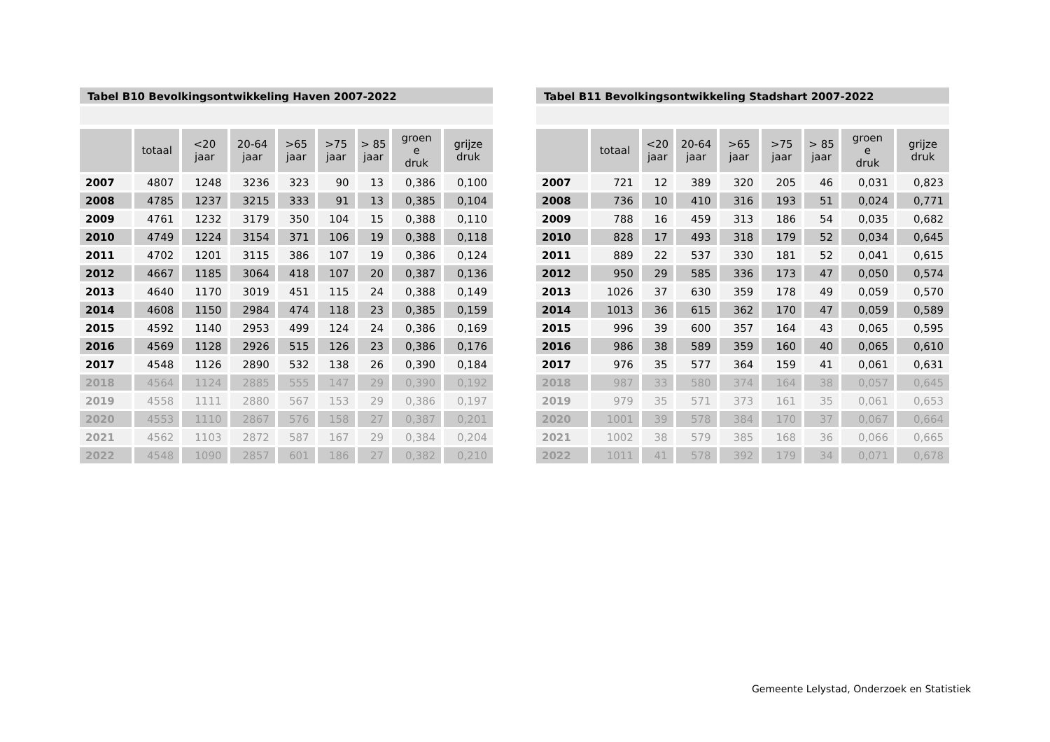Tabel B10 Bevolkingsontwikkeling Haven 2007-2022
| | totaal | <20 jaar | 20-64 jaar | >65 jaar | >75 jaar | > 85 jaar | groen e druk | grijze druk |
| --- | --- | --- | --- | --- | --- | --- | --- | --- |
| 2007 | 4807 | 1248 | 3236 | 323 | 90 | 13 | 0,386 | 0,100 |
| 2008 | 4785 | 1237 | 3215 | 333 | 91 | 13 | 0,385 | 0,104 |
| 2009 | 4761 | 1232 | 3179 | 350 | 104 | 15 | 0,388 | 0,110 |
| 2010 | 4749 | 1224 | 3154 | 371 | 106 | 19 | 0,388 | 0,118 |
| 2011 | 4702 | 1201 | 3115 | 386 | 107 | 19 | 0,386 | 0,124 |
| 2012 | 4667 | 1185 | 3064 | 418 | 107 | 20 | 0,387 | 0,136 |
| 2013 | 4640 | 1170 | 3019 | 451 | 115 | 24 | 0,388 | 0,149 |
| 2014 | 4608 | 1150 | 2984 | 474 | 118 | 23 | 0,385 | 0,159 |
| 2015 | 4592 | 1140 | 2953 | 499 | 124 | 24 | 0,386 | 0,169 |
| 2016 | 4569 | 1128 | 2926 | 515 | 126 | 23 | 0,386 | 0,176 |
| 2017 | 4548 | 1126 | 2890 | 532 | 138 | 26 | 0,390 | 0,184 |
| 2018 | 4564 | 1124 | 2885 | 555 | 147 | 29 | 0,390 | 0,192 |
| 2019 | 4558 | 1111 | 2880 | 567 | 153 | 29 | 0,386 | 0,197 |
| 2020 | 4553 | 1110 | 2867 | 576 | 158 | 27 | 0,387 | 0,201 |
| 2021 | 4562 | 1103 | 2872 | 587 | 167 | 29 | 0,384 | 0,204 |
| 2022 | 4548 | 1090 | 2857 | 601 | 186 | 27 | 0,382 | 0,210 |
Tabel B11 Bevolkingsontwikkeling Stadshart 2007-2022
| | totaal | <20 jaar | 20-64 jaar | >65 jaar | >75 jaar | > 85 jaar | groen e druk | grijze druk |
| --- | --- | --- | --- | --- | --- | --- | --- | --- |
| 2007 | 721 | 12 | 389 | 320 | 205 | 46 | 0,031 | 0,823 |
| 2008 | 736 | 10 | 410 | 316 | 193 | 51 | 0,024 | 0,771 |
| 2009 | 788 | 16 | 459 | 313 | 186 | 54 | 0,035 | 0,682 |
| 2010 | 828 | 17 | 493 | 318 | 179 | 52 | 0,034 | 0,645 |
| 2011 | 889 | 22 | 537 | 330 | 181 | 52 | 0,041 | 0,615 |
| 2012 | 950 | 29 | 585 | 336 | 173 | 47 | 0,050 | 0,574 |
| 2013 | 1026 | 37 | 630 | 359 | 178 | 49 | 0,059 | 0,570 |
| 2014 | 1013 | 36 | 615 | 362 | 170 | 47 | 0,059 | 0,589 |
| 2015 | 996 | 39 | 600 | 357 | 164 | 43 | 0,065 | 0,595 |
| 2016 | 986 | 38 | 589 | 359 | 160 | 40 | 0,065 | 0,610 |
| 2017 | 976 | 35 | 577 | 364 | 159 | 41 | 0,061 | 0,631 |
| 2018 | 987 | 33 | 580 | 374 | 164 | 38 | 0,057 | 0,645 |
| 2019 | 979 | 35 | 571 | 373 | 161 | 35 | 0,061 | 0,653 |
| 2020 | 1001 | 39 | 578 | 384 | 170 | 37 | 0,067 | 0,664 |
| 2021 | 1002 | 38 | 579 | 385 | 168 | 36 | 0,066 | 0,665 |
| 2022 | 1011 | 41 | 578 | 392 | 179 | 34 | 0,071 | 0,678 |
Gemeente Lelystad, Onderzoek en Statistiek